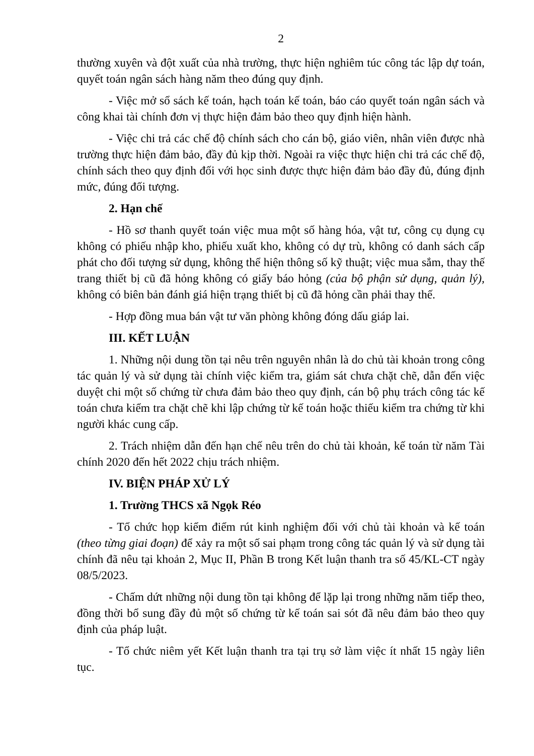2
thường xuyên và đột xuất của nhà trường, thực hiện nghiêm túc công tác lập dự toán, quyết toán ngân sách hàng năm theo đúng quy định.
- Việc mở sổ sách kế toán, hạch toán kế toán, báo cáo quyết toán ngân sách và công khai tài chính đơn vị thực hiện đảm bảo theo quy định hiện hành.
- Việc chi trả các chế độ chính sách cho cán bộ, giáo viên, nhân viên được nhà trường thực hiện đảm bảo, đầy đủ kịp thời. Ngoài ra việc thực hiện chi trả các chế độ, chính sách theo quy định đối với học sinh được thực hiện đảm bảo đầy đủ, đúng định mức, đúng đối tượng.
2. Hạn chế
- Hồ sơ thanh quyết toán việc mua một số hàng hóa, vật tư, công cụ dụng cụ không có phiếu nhập kho, phiếu xuất kho, không có dự trù, không có danh sách cấp phát cho đối tượng sử dụng, không thể hiện thông số kỹ thuật; việc mua sắm, thay thế trang thiết bị cũ đã hỏng không có giấy báo hỏng (của bộ phận sử dụng, quản lý), không có biên bản đánh giá hiện trạng thiết bị cũ đã hỏng cần phải thay thế.
- Hợp đồng mua bán vật tư văn phòng không đóng dấu giáp lai.
III. KẾT LUẬN
1. Những nội dung tồn tại nêu trên nguyên nhân là do chủ tài khoản trong công tác quản lý và sử dụng tài chính việc kiểm tra, giám sát chưa chặt chẽ, dẫn đến việc duyệt chi một số chứng từ chưa đảm bảo theo quy định, cán bộ phụ trách công tác kế toán chưa kiểm tra chặt chẽ khi lập chứng từ kế toán hoặc thiếu kiểm tra chứng từ khi người khác cung cấp.
2. Trách nhiệm dẫn đến hạn chế nêu trên do chủ tài khoản, kế toán từ năm Tài chính 2020 đến hết 2022 chịu trách nhiệm.
IV. BIỆN PHÁP XỬ LÝ
1. Trường THCS xã Ngọk Réo
- Tổ chức họp kiểm điểm rút kinh nghiệm đối với chủ tài khoản và kế toán (theo từng giai đoạn) để xảy ra một số sai phạm trong công tác quản lý và sử dụng tài chính đã nêu tại khoản 2, Mục II, Phần B trong Kết luận thanh tra số 45/KL-CT ngày 08/5/2023.
- Chấm dứt những nội dung tồn tại không để lặp lại trong những năm tiếp theo, đồng thời bổ sung đầy đủ một số chứng từ kế toán sai sót đã nêu đảm bảo theo quy định của pháp luật.
- Tổ chức niêm yết Kết luận thanh tra tại trụ sở làm việc ít nhất 15 ngày liên tục.